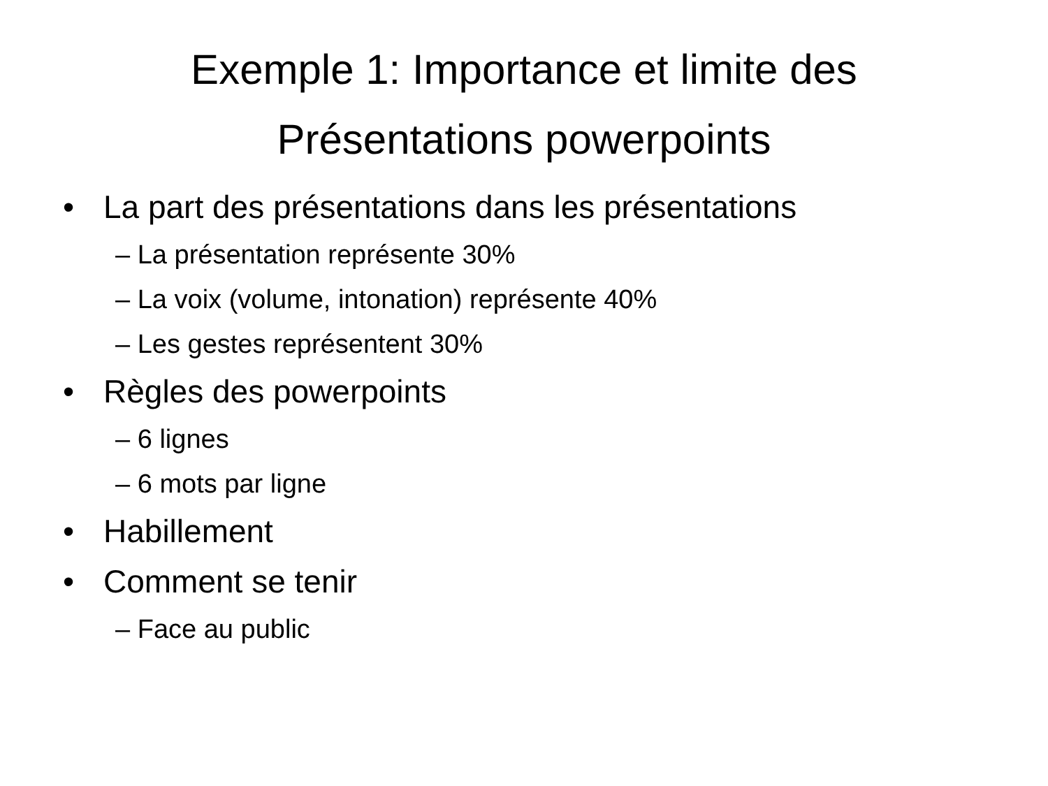Exemple 1: Importance et limite des
Présentations powerpoints
• La part des présentations dans les présentations
– La présentation représente 30%
– La voix (volume, intonation) représente 40%
– Les gestes représentent 30%
• Règles des powerpoints
– 6 lignes
– 6 mots par ligne
• Habillement
• Comment se tenir
– Face au public